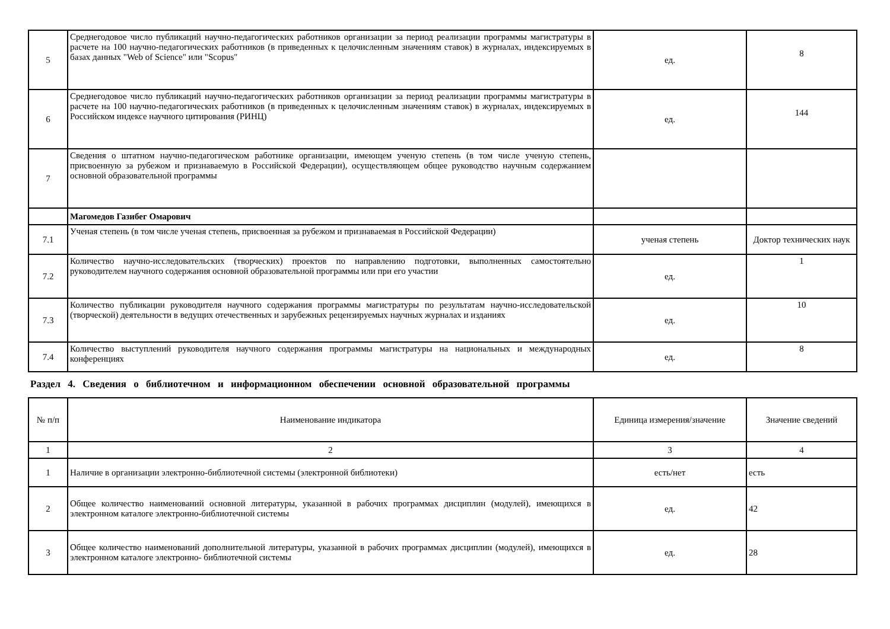| 5 | Среднегодовое число публикаций научно-педагогических работников организации за период реализации программы магистратуры в расчете на 100 научно-педагогических работников (в приведенных к целочисленным значениям ставок) в журналах, индексируемых в базах данных "Web of Science" или "Scopus" | ед. | 8 |
| 6 | Среднегодовое число публикаций научно-педагогических работников организации за период реализации программы магистратуры в расчете на 100 научно-педагогических работников (в приведенных к целочисленным значениям ставок) в журналах, индексируемых в Российском индексе научного цитирования (РИНЦ) | ед. | 144 |
| 7 | Сведения о штатном научно-педагогическом работнике организации, имеющем ученую степень (в том числе ученую степень, присвоенную за рубежом и признаваемую в Российской Федерации), осуществляющем общее руководство научным содержанием основной образовательной программы | | |
| | Магомедов Газибег Омарович | | |
| 7.1 | Ученая степень (в том числе ученая степень, присвоенная за рубежом и признаваемая в Российской Федерации) | ученая степень | Доктор технических наук |
| 7.2 | Количество научно-исследовательских (творческих) проектов по направлению подготовки, выполненных самостоятельно руководителем научного содержания основной образовательной программы или при его участии | ед. | 1 |
| 7.3 | Количество публикации руководителя научного содержания программы магистратуры по результатам научно-исследовательской (творческой) деятельности в ведущих отечественных и зарубежных рецензируемых научных журналах и изданиях | ед. | 10 |
| 7.4 | Количество выступлений руководителя научного содержания программы магистратуры на национальных и международных конференциях | ед. | 8 |
Раздел 4. Сведения о библиотечном и информационном обеспечении основной образовательной программы
| № п/п | Наименование индикатора | Единица измерения/значение | Значение сведений |
| --- | --- | --- | --- |
| 1 | 2 | 3 | 4 |
| 1 | Наличие в организации электронно-библиотечной системы (электронной библиотеки) | есть/нет | есть |
| 2 | Общее количество наименований основной литературы, указанной в рабочих программах дисциплин (модулей), имеющихся в электронном каталоге электронно-библиотечной системы | ед. | 42 |
| 3 | Общее количество наименований дополнительной литературы, указанной в рабочих программах дисциплин (модулей), имеющихся в электронном каталоге электронно- библиотечной системы | ед. | 28 |